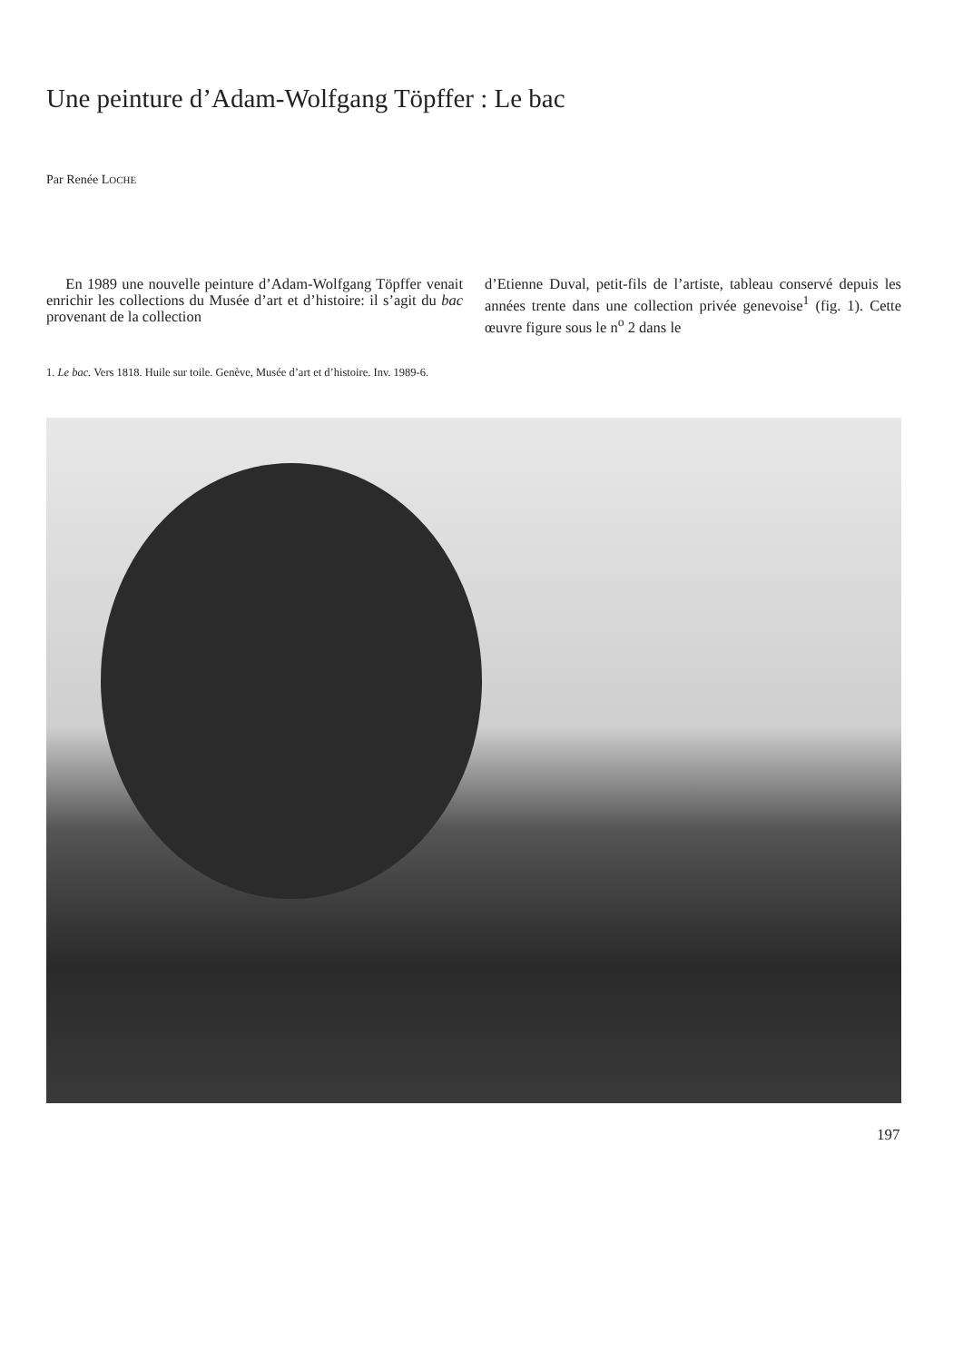Une peinture d’Adam-Wolfgang Töpffer : Le bac
Par Renée LOCHE
En 1989 une nouvelle peinture d’Adam-Wolfgang Töpffer venait enrichir les collections du Musée d’art et d’histoire: il s’agit du bac provenant de la collection
d’Etienne Duval, petit-fils de l’artiste, tableau conservé depuis les années trente dans une collection privée genevoise<sup>1</sup> (fig. 1). Cette œuvre figure sous le n<sup>o</sup> 2 dans le
1. Le bac. Vers 1818. Huile sur toile. Genève, Musée d’art et d’histoire. Inv. 1989-6.
197